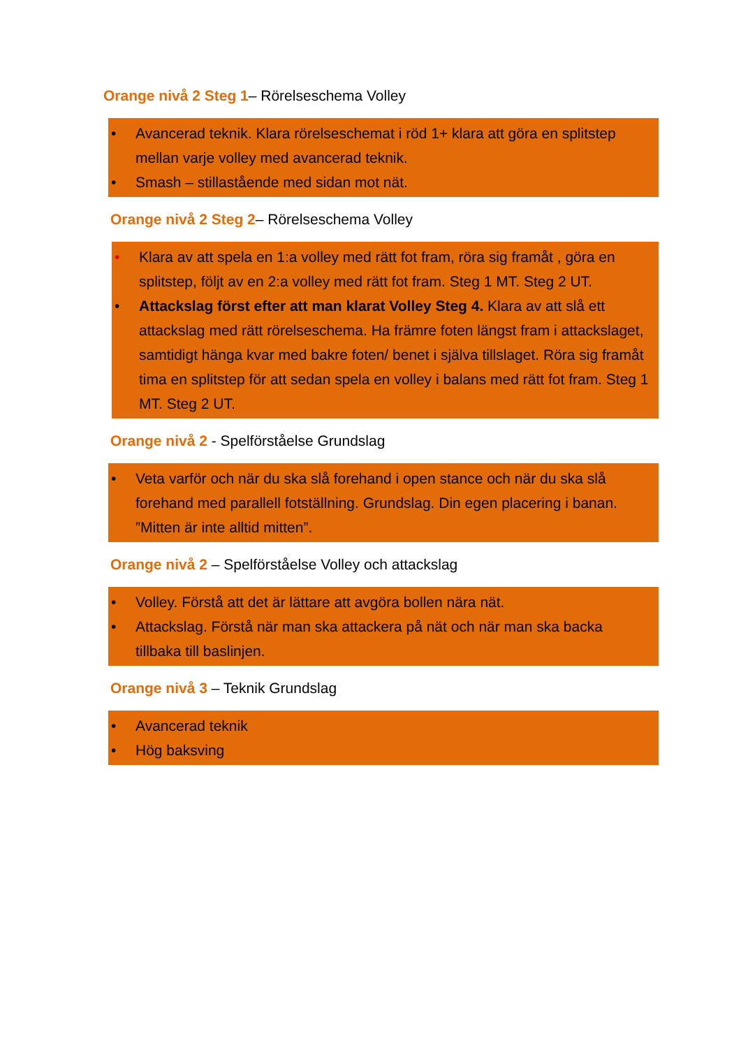Orange nivå 2 Steg 1– Rörelseschema Volley
• Avancerad teknik. Klara rörelseschemat i röd 1+ klara att göra en splitstep mellan varje volley med avancerad teknik.
• Smash – stillastående med sidan mot nät.
Orange nivå 2 Steg 2– Rörelseschema Volley
• Klara av att spela en 1:a volley med rätt fot fram, röra sig framåt , göra en splitstep, följt av en 2:a volley med rätt fot fram. Steg 1 MT. Steg 2 UT.
• Attackslag först efter att man klarat Volley Steg 4. Klara av att slå ett attackslag med rätt rörelseschema. Ha främre foten längst fram i attackslaget, samtidigt hänga kvar med bakre foten/ benet i själva tillslaget. Röra sig framåt tima en splitstep för att sedan spela en volley i balans med rätt fot fram. Steg 1 MT. Steg 2 UT.
Orange nivå 2 - Spelförståelse Grundslag
• Veta varför och när du ska slå forehand i open stance och när du ska slå forehand med parallell fotställning. Grundslag. Din egen placering i banan. ”Mitten är inte alltid mitten”.
Orange nivå 2 – Spelförståelse Volley och attackslag
• Volley. Förstå att det är lättare att avgöra bollen nära nät.
• Attackslag. Förstå när man ska attackera på nät och när man ska backa tillbaka till baslinjen.
Orange nivå 3 – Teknik Grundslag
• Avancerad teknik
• Hög baksving